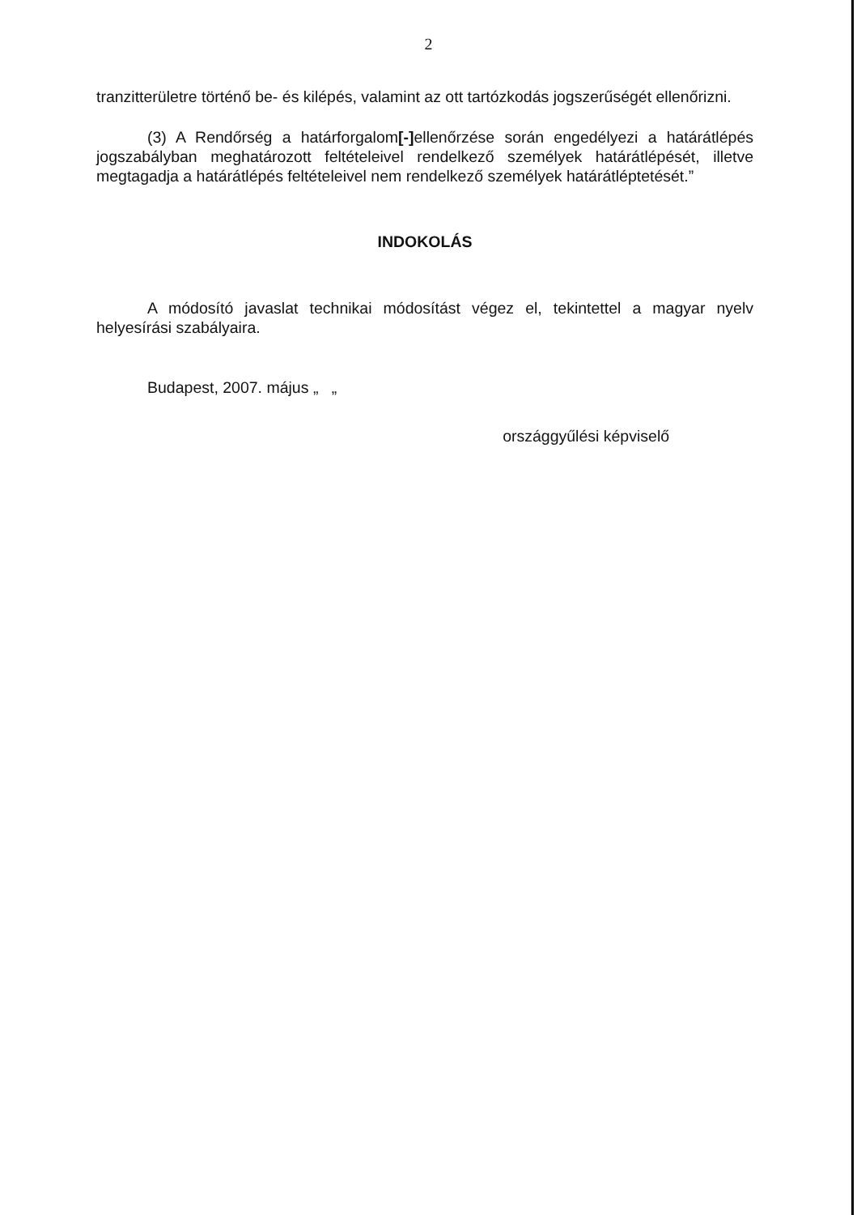2
tranzitterületre történő be- és kilépés, valamint az ott tartózkodás jogszerűségét ellenőrizni.
(3) A Rendőrség a határforgalom[-] ellenőrzése során engedélyezi a határátlépés jogszabályban meghatározott feltételeivel rendelkező személyek határátlépését, illetve megtagadja a határátlépés feltételeivel nem rendelkező személyek határátléptetését.”
INDOKOLÁS
A módosító javaslat technikai módosítást végez el, tekintettel a magyar nyelv helyesírási szabályaira.
Budapest, 2007. május „ „ országgyűlési képviselő